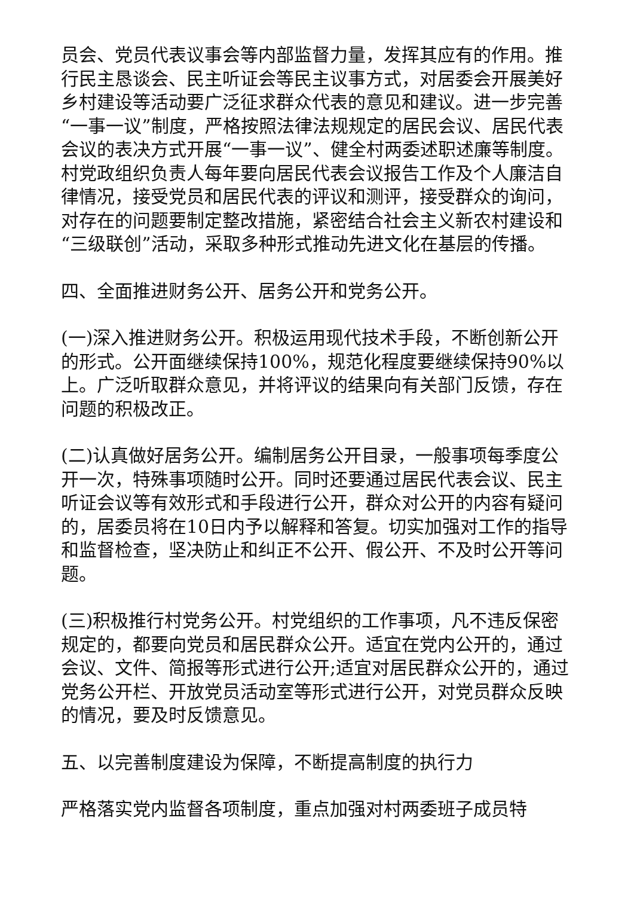员会、党员代表议事会等内部监督力量，发挥其应有的作用。推行民主恳谈会、民主听证会等民主议事方式，对居委会开展美好乡村建设等活动要广泛征求群众代表的意见和建议。进一步完善“一事一议”制度，严格按照法律法规规定的居民会议、居民代表会议的表决方式开展“一事一议”、健全村两委述职述廉等制度。村党政组织负责人每年要向居民代表会议报告工作及个人廉洁自律情况，接受党员和居民代表的评议和测评，接受群众的询问，对存在的问题要制定整改措施，紧密结合社会主义新农村建设和“三级联创”活动，采取多种形式推动先进文化在基层的传播。
四、全面推进财务公开、居务公开和党务公开。
(一)深入推进财务公开。积极运用现代技术手段，不断创新公开的形式。公开面继续保持100%，规范化程度要继续保持90%以上。广泛听取群众意见，并将评议的结果向有关部门反馈，存在问题的积极改正。
(二)认真做好居务公开。编制居务公开目录，一般事项每季度公开一次，特殊事项随时公开。同时还要通过居民代表会议、民主听证会议等有效形式和手段进行公开，群众对公开的内容有疑问的，居委员将在10日内予以解释和答复。切实加强对工作的指导和监督检查，坚决防止和纠正不公开、假公开、不及时公开等问题。
(三)积极推行村党务公开。村党组织的工作事项，凡不违反保密规定的，都要向党员和居民群众公开。适宜在党内公开的，通过会议、文件、简报等形式进行公开;适宜对居民群众公开的，通过党务公开栏、开放党员活动室等形式进行公开，对党员群众反映的情况，要及时反馈意见。
五、以完善制度建设为保障，不断提高制度的执行力
严格落实党内监督各项制度，重点加强对村两委班子成员特